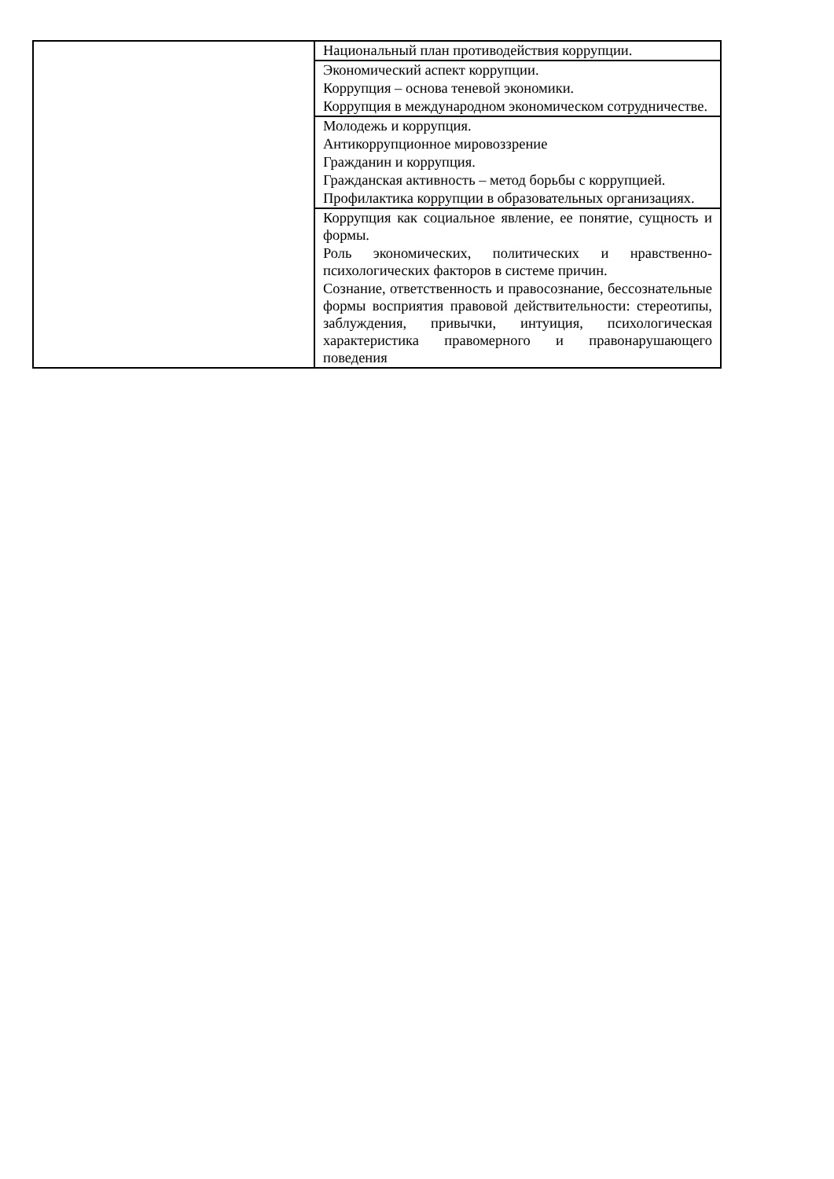| | Национальный план противодействия коррупции. |
| | Экономический аспект коррупции. Коррупция – основа теневой экономики. Коррупция в международном экономическом сотрудничестве. |
| | Молодежь и коррупция. Антикоррупционное мировоззрение Гражданин и коррупция. Гражданская активность – метод борьбы с коррупцией. Профилактика коррупции в образовательных организациях. |
| | Коррупция как социальное явление, ее понятие, сущность и формы. Роль экономических, политических и нравственно-психологических факторов в системе причин. Сознание, ответственность и правосознание, бессознательные формы восприятия правовой действительности: стереотипы, заблуждения, привычки, интуиция, психологическая характеристика правомерного и правонарушающего поведения |